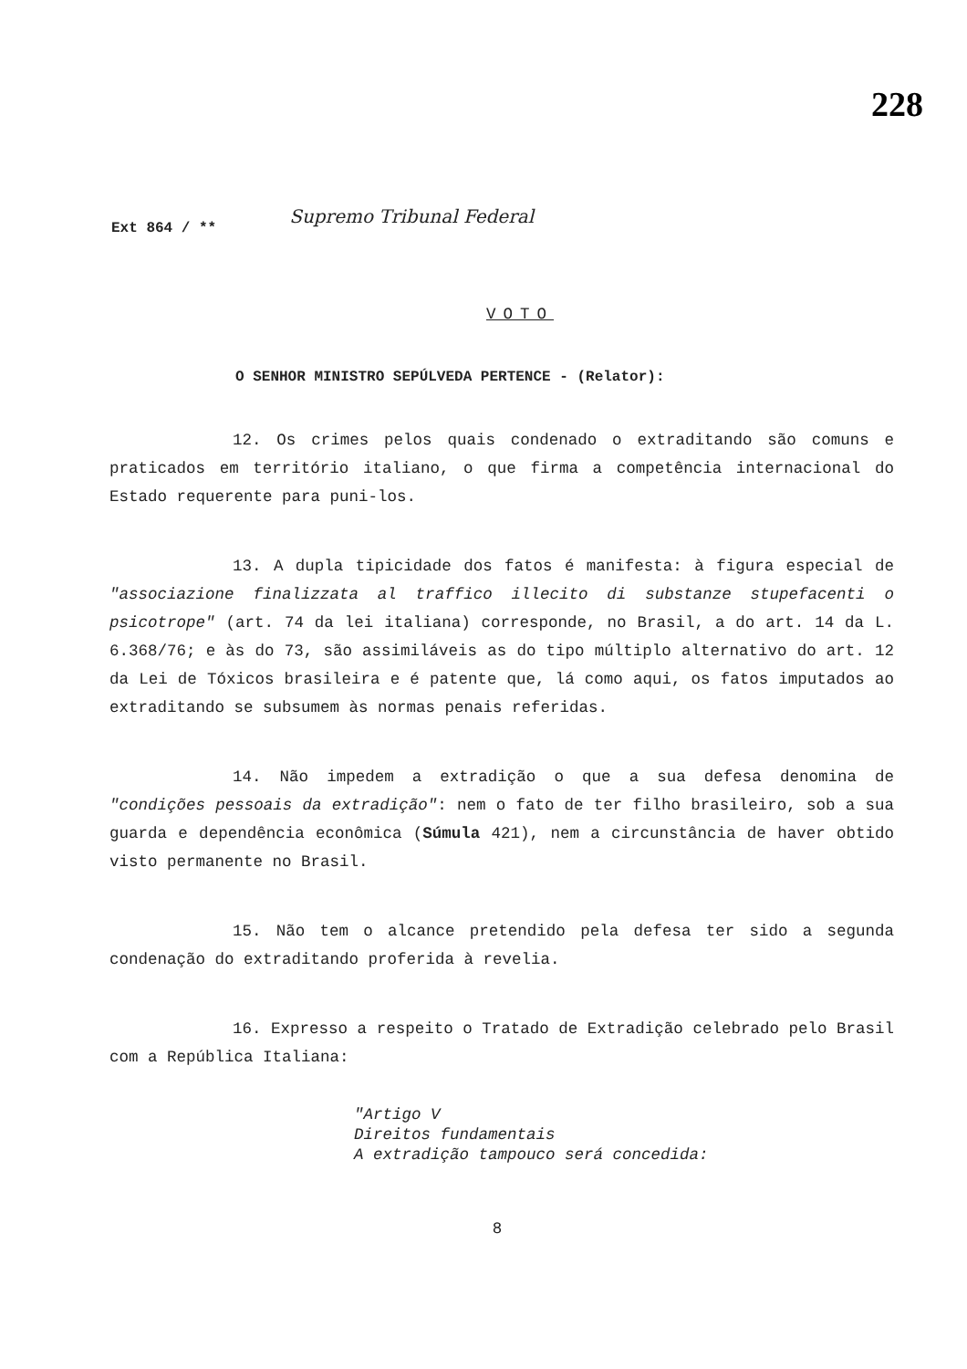228
Ext 864 / ** Supremo Tribunal Federal
VOTO
O SENHOR MINISTRO SEPÚLVEDA PERTENCE - (Relator):
12. Os crimes pelos quais condenado o extraditando são comuns e praticados em território italiano, o que firma a competência internacional do Estado requerente para puni-los.
13. A dupla tipicidade dos fatos é manifesta: à figura especial de "associazione finalizzata al traffico illecito di substanze stupefacenti o psicotrope" (art. 74 da lei italiana) corresponde, no Brasil, a do art. 14 da L. 6.368/76; e às do 73, são assimiláveis as do tipo múltiplo alternativo do art. 12 da Lei de Tóxicos brasileira e é patente que, lá como aqui, os fatos imputados ao extraditando se subsumem às normas penais referidas.
14. Não impedem a extradição o que a sua defesa denomina de "condições pessoais da extradição": nem o fato de ter filho brasileiro, sob a sua guarda e dependência econômica (Súmula 421), nem a circunstância de haver obtido visto permanente no Brasil.
15. Não tem o alcance pretendido pela defesa ter sido a segunda condenação do extraditando proferida à revelia.
16. Expresso a respeito o Tratado de Extradição celebrado pelo Brasil com a República Italiana:
"Artigo V
Direitos fundamentais
A extradição tampouco será concedida:
8